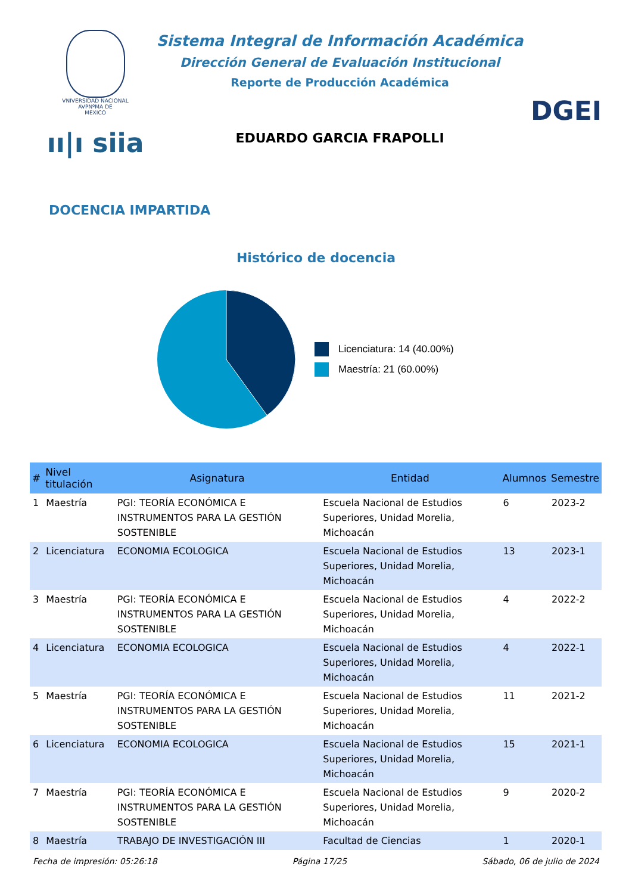VNIVERSIDAD NACIONAL
AVPNºMA DE
MEXICO
ıı|ı siia
Sistema Integral de Información Académica
Dirección General de Evaluación Institucional
Reporte de Producción Académica
EDUARDO GARCIA FRAPOLLI
DGEI
DOCENCIA IMPARTIDA
Histórico de docencia
Licenciatura: 14 (40.00%)
Maestría: 21 (60.00%)
| # | Nivel titulación | Asignatura | Entidad | Alumnos | Semestre |
| --- | --- | --- | --- | --- | --- |
| 1 | Maestría | PGI: TEORÍA ECONÓMICA E INSTRUMENTOS PARA LA GESTIÓN SOSTENIBLE | Escuela Nacional de Estudios Superiores, Unidad Morelia, Michoacán | 6 | 2023-2 |
| 2 | Licenciatura | ECONOMIA ECOLOGICA | Escuela Nacional de Estudios Superiores, Unidad Morelia, Michoacán | 13 | 2023-1 |
| 3 | Maestría | PGI: TEORÍA ECONÓMICA E INSTRUMENTOS PARA LA GESTIÓN SOSTENIBLE | Escuela Nacional de Estudios Superiores, Unidad Morelia, Michoacán | 4 | 2022-2 |
| 4 | Licenciatura | ECONOMIA ECOLOGICA | Escuela Nacional de Estudios Superiores, Unidad Morelia, Michoacán | 4 | 2022-1 |
| 5 | Maestría | PGI: TEORÍA ECONÓMICA E INSTRUMENTOS PARA LA GESTIÓN SOSTENIBLE | Escuela Nacional de Estudios Superiores, Unidad Morelia, Michoacán | 11 | 2021-2 |
| 6 | Licenciatura | ECONOMIA ECOLOGICA | Escuela Nacional de Estudios Superiores, Unidad Morelia, Michoacán | 15 | 2021-1 |
| 7 | Maestría | PGI: TEORÍA ECONÓMICA E INSTRUMENTOS PARA LA GESTIÓN SOSTENIBLE | Escuela Nacional de Estudios Superiores, Unidad Morelia, Michoacán | 9 | 2020-2 |
| 8 | Maestría | TRABAJO DE INVESTIGACIÓN III | Facultad de Ciencias | 1 | 2020-1 |
Fecha de impresión: 05:26:18 Página 17/25 Sábado, 06 de julio de 2024